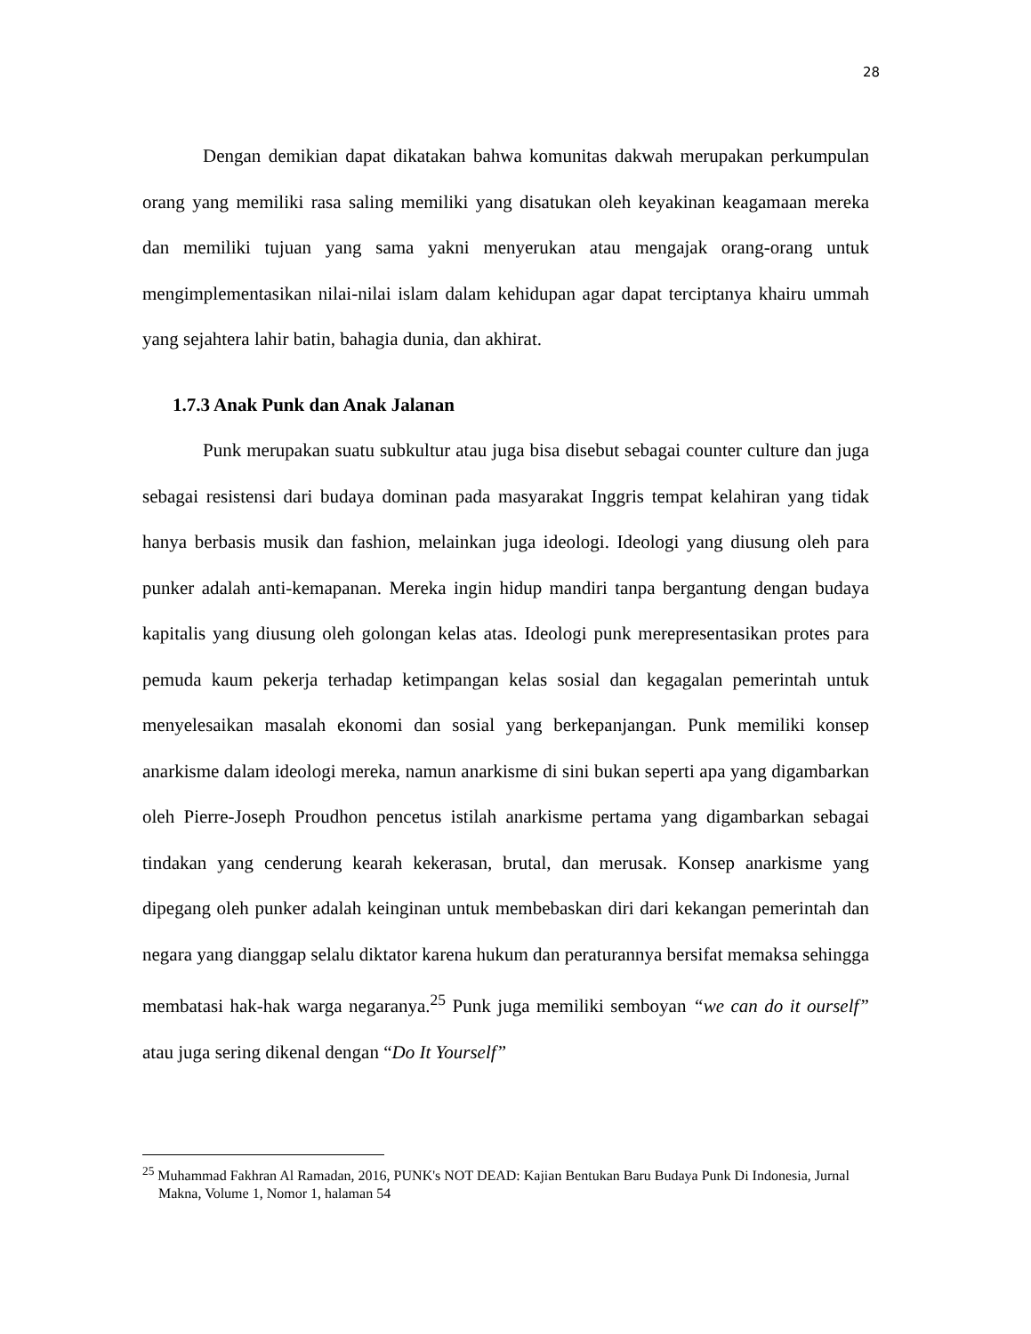28
Dengan demikian dapat dikatakan bahwa komunitas dakwah merupakan perkumpulan orang yang memiliki rasa saling memiliki yang disatukan oleh keyakinan keagamaan mereka dan memiliki tujuan yang sama yakni menyerukan atau mengajak orang-orang untuk mengimplementasikan nilai-nilai islam dalam kehidupan agar dapat terciptanya khairu ummah yang sejahtera lahir batin, bahagia dunia, dan akhirat.
1.7.3 Anak Punk dan Anak Jalanan
Punk merupakan suatu subkultur atau juga bisa disebut sebagai counter culture dan juga sebagai resistensi dari budaya dominan pada masyarakat Inggris tempat kelahiran yang tidak hanya berbasis musik dan fashion, melainkan juga ideologi. Ideologi yang diusung oleh para punker adalah anti-kemapanan. Mereka ingin hidup mandiri tanpa bergantung dengan budaya kapitalis yang diusung oleh golongan kelas atas. Ideologi punk merepresentasikan protes para pemuda kaum pekerja terhadap ketimpangan kelas sosial dan kegagalan pemerintah untuk menyelesaikan masalah ekonomi dan sosial yang berkepanjangan. Punk memiliki konsep anarkisme dalam ideologi mereka, namun anarkisme di sini bukan seperti apa yang digambarkan oleh Pierre-Joseph Proudhon pencetus istilah anarkisme pertama yang digambarkan sebagai tindakan yang cenderung kearah kekerasan, brutal, dan merusak. Konsep anarkisme yang dipegang oleh punker adalah keinginan untuk membebaskan diri dari kekangan pemerintah dan negara yang dianggap selalu diktator karena hukum dan peraturannya bersifat memaksa sehingga membatasi hak-hak warga negaranya.<sup>25</sup> Punk juga memiliki semboyan “we can do it ourself” atau juga sering dikenal dengan “Do It Yourself”
<sup>25</sup> Muhammad Fakhran Al Ramadan, 2016, PUNK's NOT DEAD: Kajian Bentukan Baru Budaya Punk Di Indonesia, Jurnal Makna, Volume 1, Nomor 1, halaman 54